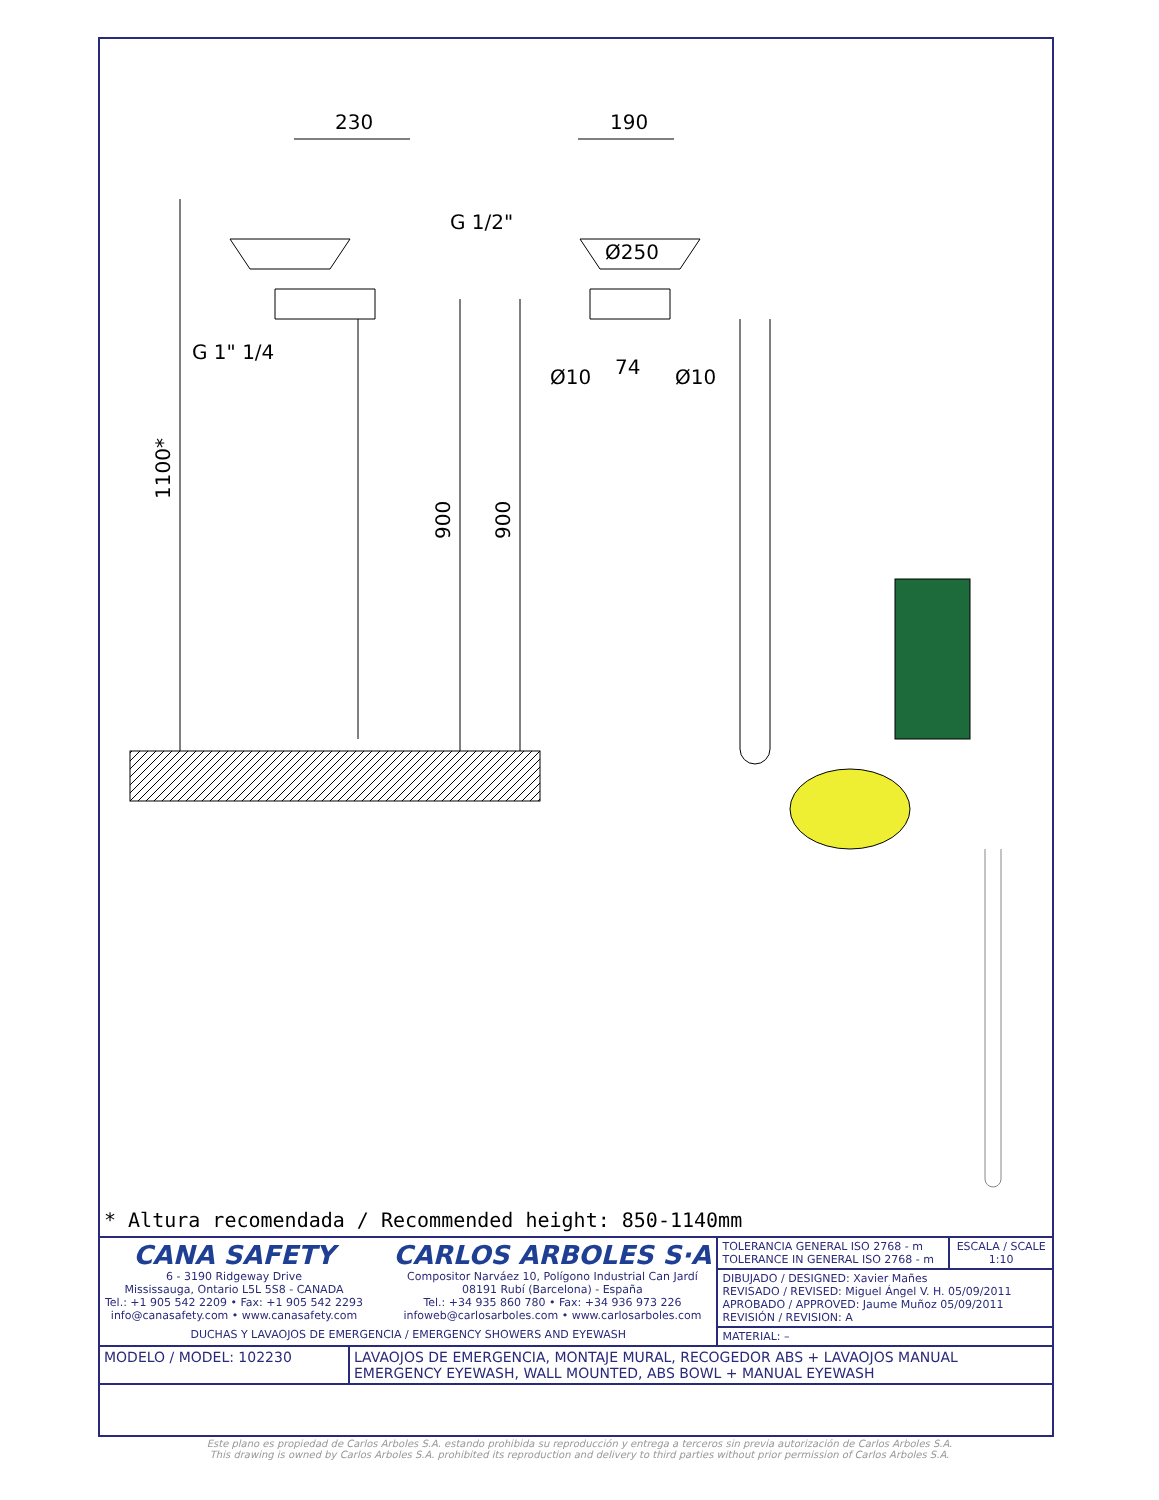230
190
1100*
900
900
G 1/2"
G 1" 1/4
Ø250
74
Ø10
Ø10
* Altura recomendada / Recommended height: 850-1140mm
| CANA SAFETY 6 - 3190 Ridgeway Drive Mississauga, Ontario L5L 5S8 - CANADA Tel.: +1 905 542 2209 • Fax: +1 905 542 2293 info@canasafety.com • www.canasafety.com CARLOS ARBOLES S·A Compositor Narváez 10, Polígono Industrial Can Jardí 08191 Rubí (Barcelona) - España Tel.: +34 935 860 780 • Fax: +34 936 973 226 infoweb@carlosarboles.com • www.carlosarboles.com DUCHAS Y LAVAOJOS DE EMERGENCIA / EMERGENCY SHOWERS AND EYEWASH | | TOLERANCIA GENERAL ISO 2768 - m TOLERANCE IN GENERAL ISO 2768 - m | ESCALA / SCALE 1:10 |
| | | DIBUJADO / DESIGNED: Xavier Mañes REVISADO / REVISED: Miguel Ángel V. H. 05/09/2011 APROBADO / APPROVED: Jaume Muñoz 05/09/2011 REVISIÓN / REVISION: A | |
| | | MATERIAL: – | |
| MODELO / MODEL: 102230 | LAVAOJOS DE EMERGENCIA, MONTAJE MURAL, RECOGEDOR ABS + LAVAOJOS MANUAL EMERGENCY EYEWASH, WALL MOUNTED, ABS BOWL + MANUAL EYEWASH | | |
Este plano es propiedad de Carlos Arboles S.A. estando prohibida su reproducción y entrega a terceros sin previa autorización de Carlos Arboles S.A.
This drawing is owned by Carlos Arboles S.A. prohibited its reproduction and delivery to third parties without prior permission of Carlos Arboles S.A.